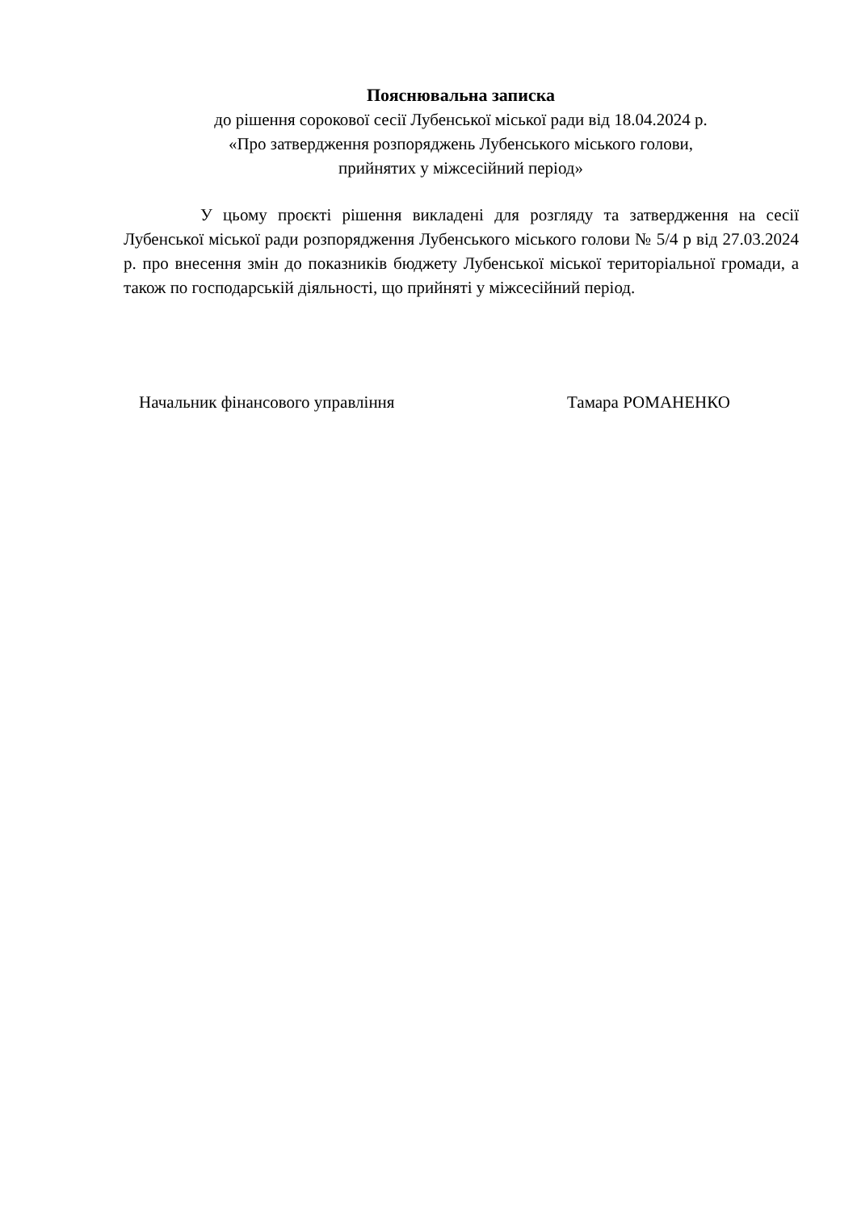Пояснювальна записка
до рішення сорокової сесії Лубенської міської ради від 18.04.2024 р.
«Про затвердження розпоряджень Лубенського міського голови,
прийнятих у міжсесійний період»
У цьому проєкті рішення викладені для розгляду та затвердження на сесії Лубенської міської ради розпорядження Лубенського міського голови № 5/4 р від 27.03.2024 р. про внесення змін до показників бюджету Лубенської міської територіальної громади, а також по господарській діяльності, що прийняті у міжсесійний період.
Начальник фінансового управління Тамара РОМАНЕНКО